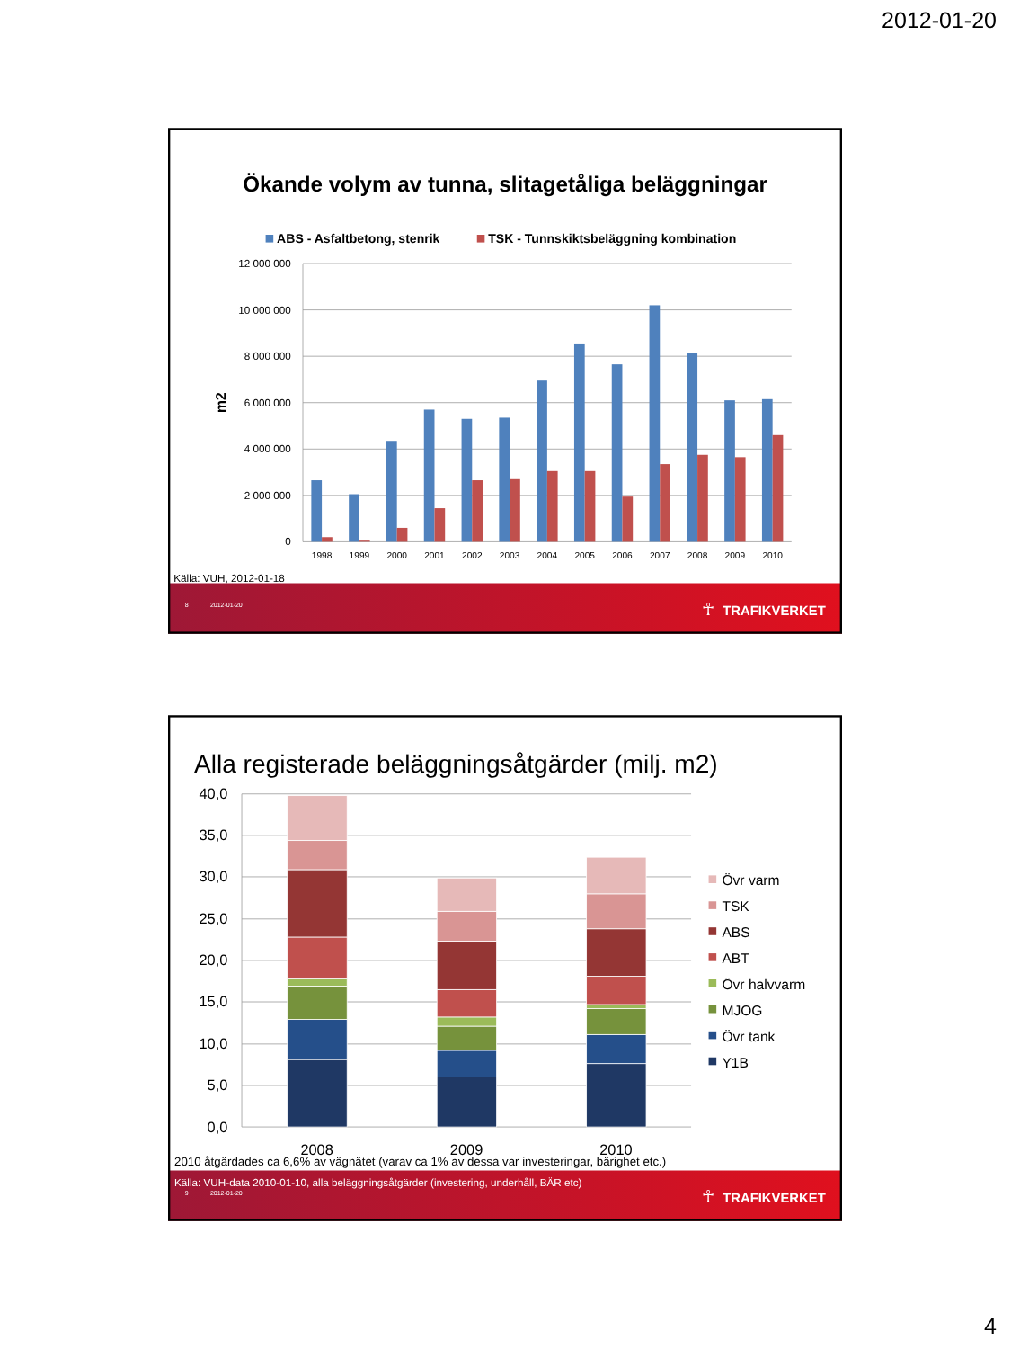2012-01-20
Ökande volym av tunna, slitagetåliga beläggningar
ABS - Asfaltbetong, stenrik
TSK - Tunnskiktsbeläggning kombination
12 000 000
10 000 000
8 000 000
6 000 000
4 000 000
2 000 000
0
m2
1998
1999
2000
2001
2002
2003
2004
2005
2006
2007
2008
2009
2010
Källa: VUH, 2012-01-18
8
2012-01-20
TRAFIKVERKET
☥
Alla registerade beläggningsåtgärder (milj. m2)
40,0
35,0
30,0
25,0
20,0
15,0
10,0
5,0
0,0
2008
2009
2010
Övr varm
TSK
ABS
ABT
Övr halvvarm
MJOG
Övr tank
Y1B
2010 åtgärdades ca 6,6% av vägnätet (varav ca 1% av dessa var investeringar, bärighet etc.)
Källa: VUH-data 2010-01-10, alla beläggningsåtgärder (investering, underhåll, BÄR etc)
9
2012-01-20
☥
TRAFIKVERKET
4